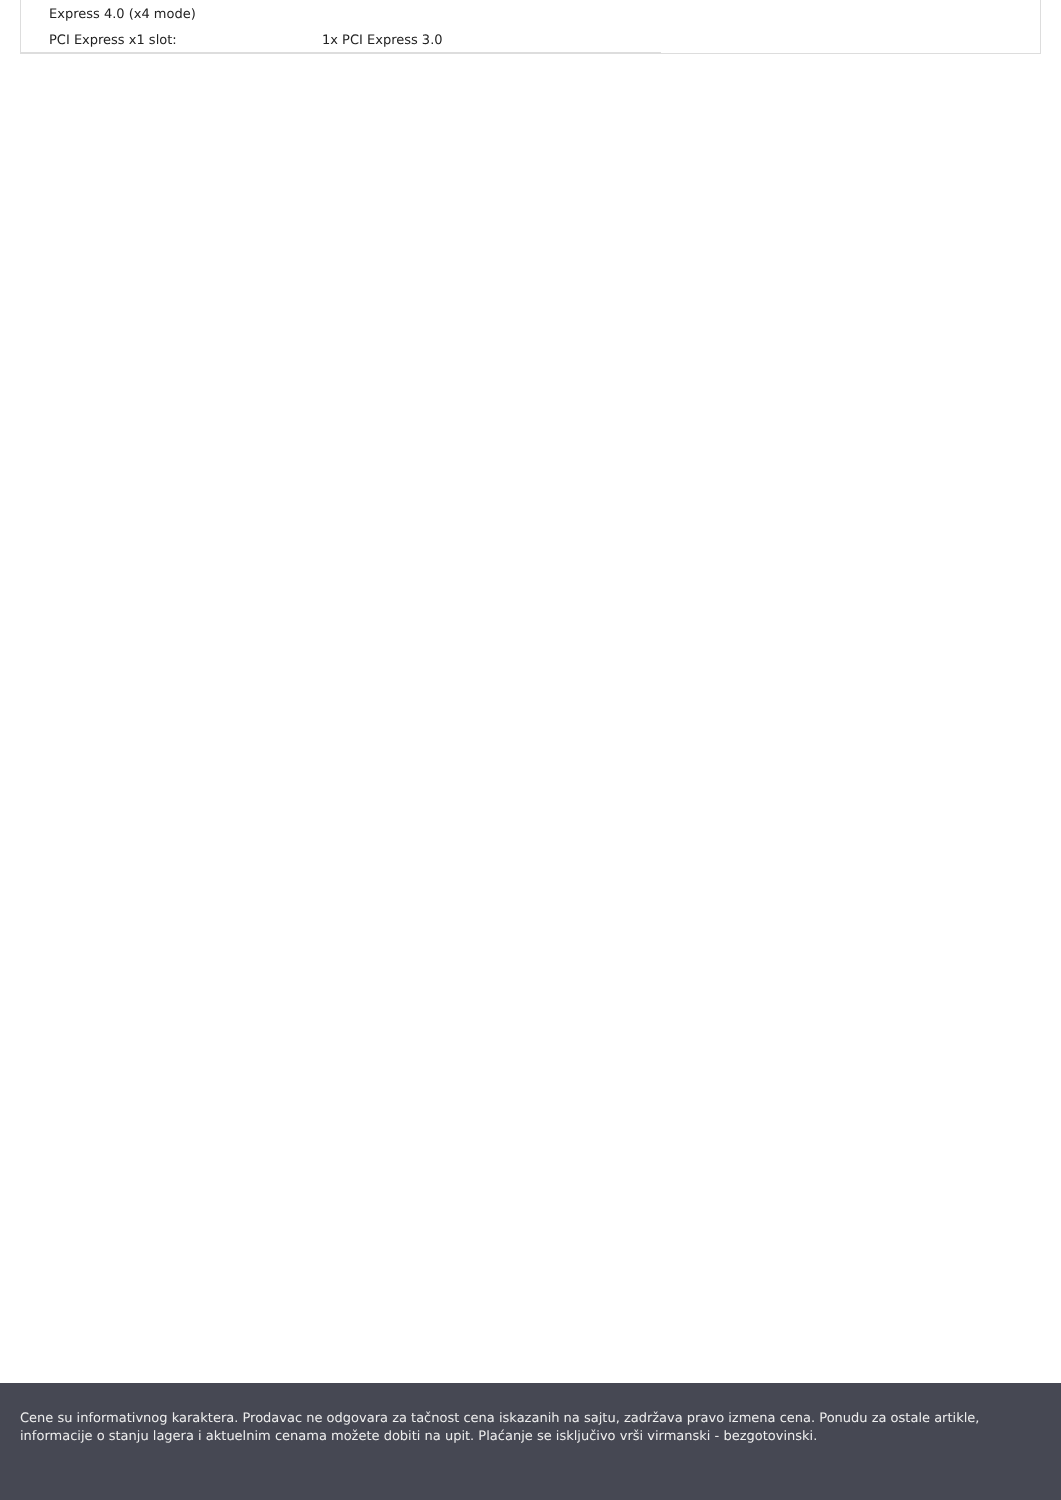| Express 4.0 (x4 mode) | |
| PCI Express x1 slot: | 1x PCI Express 3.0 |
Cene su informativnog karaktera. Prodavac ne odgovara za tačnost cena iskazanih na sajtu, zadržava pravo izmena cena. Ponudu za ostale artikle, informacije o stanju lagera i aktuelnim cenama možete dobiti na upit. Plaćanje se isključivo vrši virmanski - bezgotovinski.